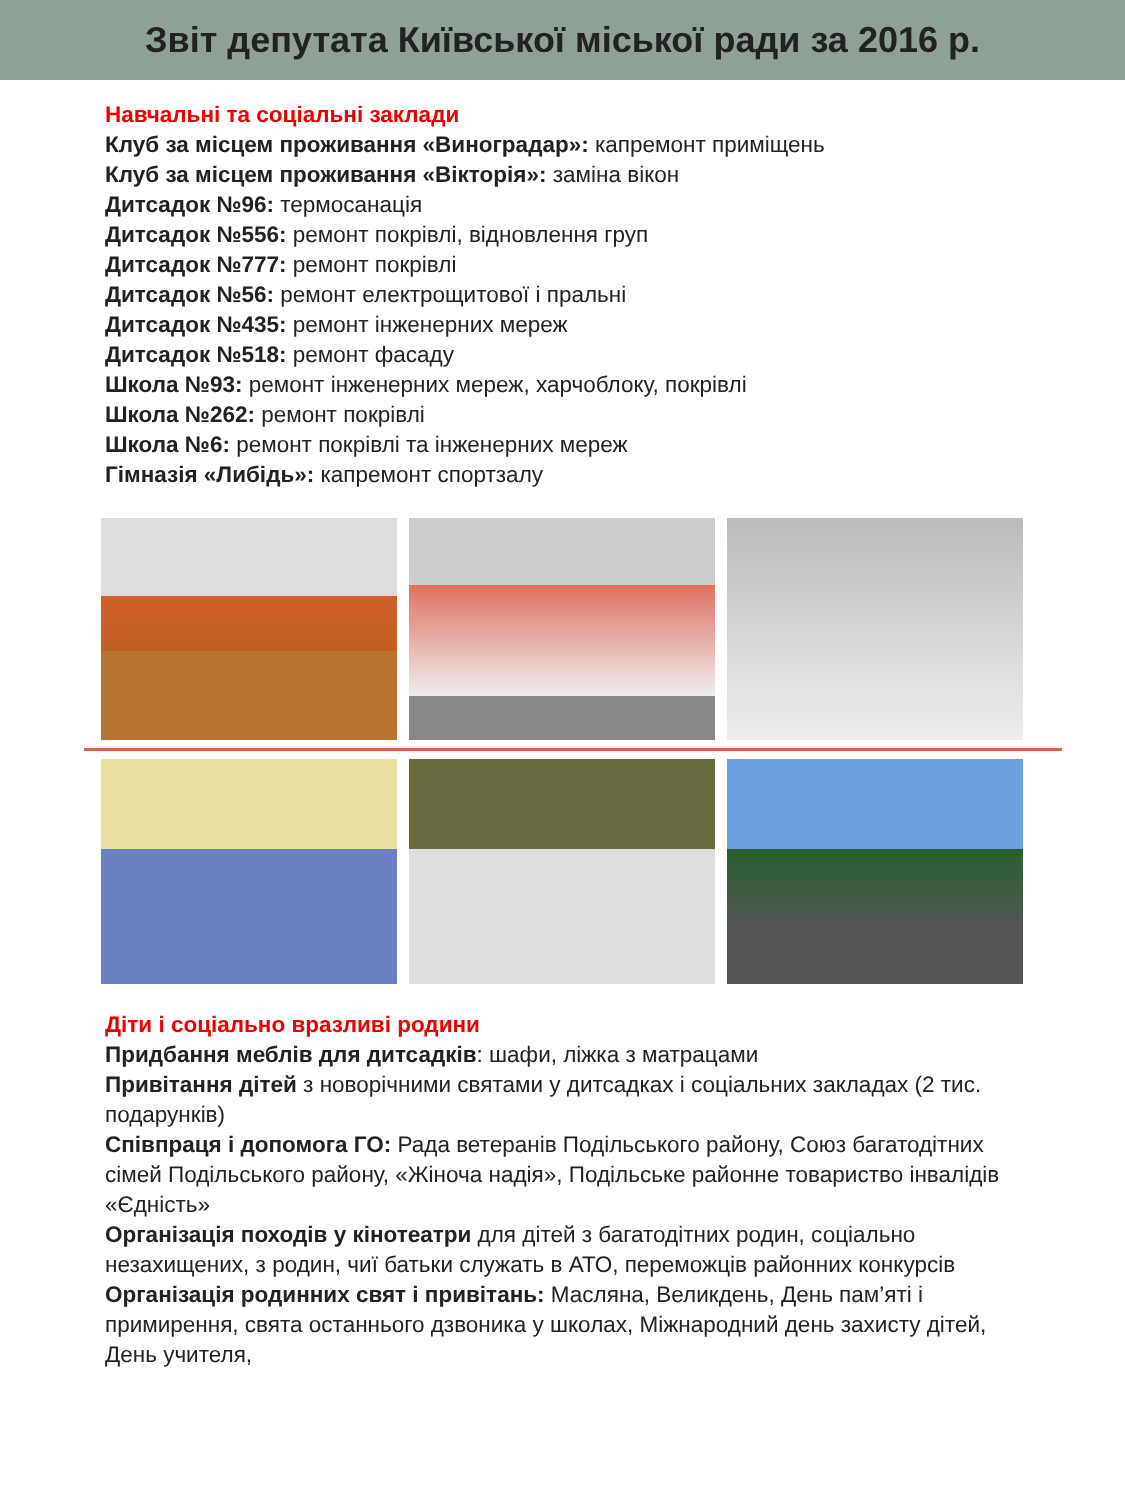Звіт депутата Київської міської ради за 2016 р.
Навчальні та соціальні заклади
Клуб за місцем проживання «Виноградар»: капремонт приміщень
Клуб за місцем проживання «Вікторія»: заміна вікон
Дитсадок №96: термосанація
Дитсадок №556: ремонт покрівлі, відновлення груп
Дитсадок №777: ремонт покрівлі
Дитсадок №56: ремонт електрощитової і пральні
Дитсадок №435: ремонт інженерних мереж
Дитсадок №518: ремонт фасаду
Школа №93: ремонт інженерних мереж, харчоблоку, покрівлі
Школа №262: ремонт покрівлі
Школа №6: ремонт покрівлі та інженерних мереж
Гімназія «Либідь»: капремонт спортзалу
Діти і соціально вразливі родини
Придбання меблів для дитсадків: шафи, ліжка з матрацами
Привітання дітей з новорічними святами у дитсадках і соціальних закладах (2 тис. подарунків)
Співпраця і допомога ГО: Рада ветеранів Подільського району, Союз багатодітних сімей Подільського району, «Жіноча надія», Подільське районне товариство інвалідів «Єдність»
Організація походів у кінотеатри для дітей з багатодітних родин, соціально незахищених, з родин, чиї батьки служать в АТО, переможців районних конкурсів
Організація родинних свят і привітань: Масляна, Великдень, День пам’яті і примирення, свята останнього дзвоника у школах, Міжнародний день захисту дітей, День учителя,